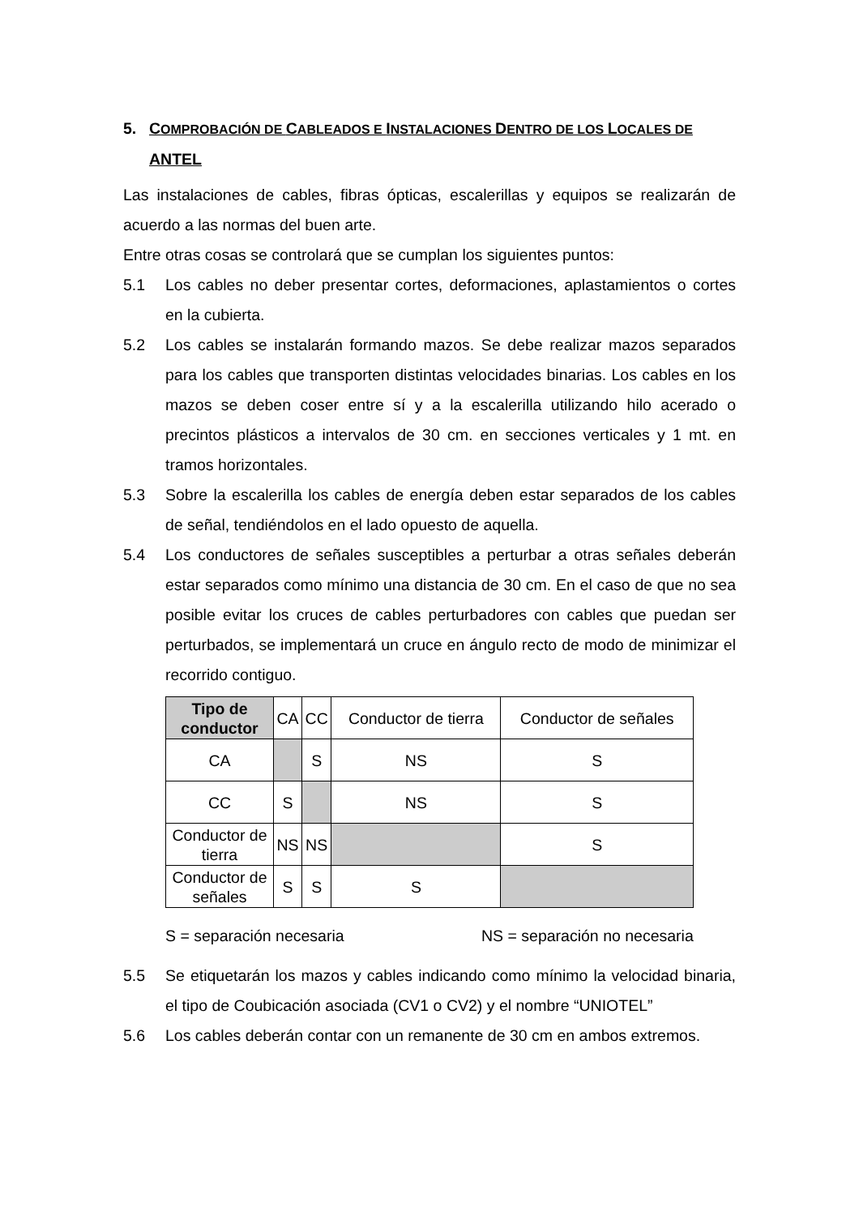5. COMPROBACIÓN DE CABLEADOS E INSTALACIONES DENTRO DE LOS LOCALES DE ANTEL
Las instalaciones de cables, fibras ópticas, escalerillas y equipos se realizarán de acuerdo a las normas del buen arte.
Entre otras cosas se controlará que se cumplan los siguientes puntos:
5.1 Los cables no deber presentar cortes, deformaciones, aplastamientos o cortes en la cubierta.
5.2 Los cables se instalarán formando mazos. Se debe realizar mazos separados para los cables que transporten distintas velocidades binarias. Los cables en los mazos se deben coser entre sí y a la escalerilla utilizando hilo acerado o precintos plásticos a intervalos de 30 cm. en secciones verticales y 1 mt. en tramos horizontales.
5.3 Sobre la escalerilla los cables de energía deben estar separados de los cables de señal, tendiéndolos en el lado opuesto de aquella.
5.4 Los conductores de señales susceptibles a perturbar a otras señales deberán estar separados como mínimo una distancia de 30 cm. En el caso de que no sea posible evitar los cruces de cables perturbadores con cables que puedan ser perturbados, se implementará un cruce en ángulo recto de modo de minimizar el recorrido contiguo.
| Tipo de conductor | CA | CC | Conductor de tierra | Conductor de señales |
| --- | --- | --- | --- | --- |
| CA | | S | NS | S |
| CC | S | | NS | S |
| Conductor de tierra | NS | NS | | S |
| Conductor de señales | S | S | S | |
S = separación necesaria NS = separación no necesaria
5.5 Se etiquetarán los mazos y cables indicando como mínimo la velocidad binaria, el tipo de Coubicación asociada (CV1 o CV2) y el nombre “UNIOTEL”
5.6 Los cables deberán contar con un remanente de 30 cm en ambos extremos.